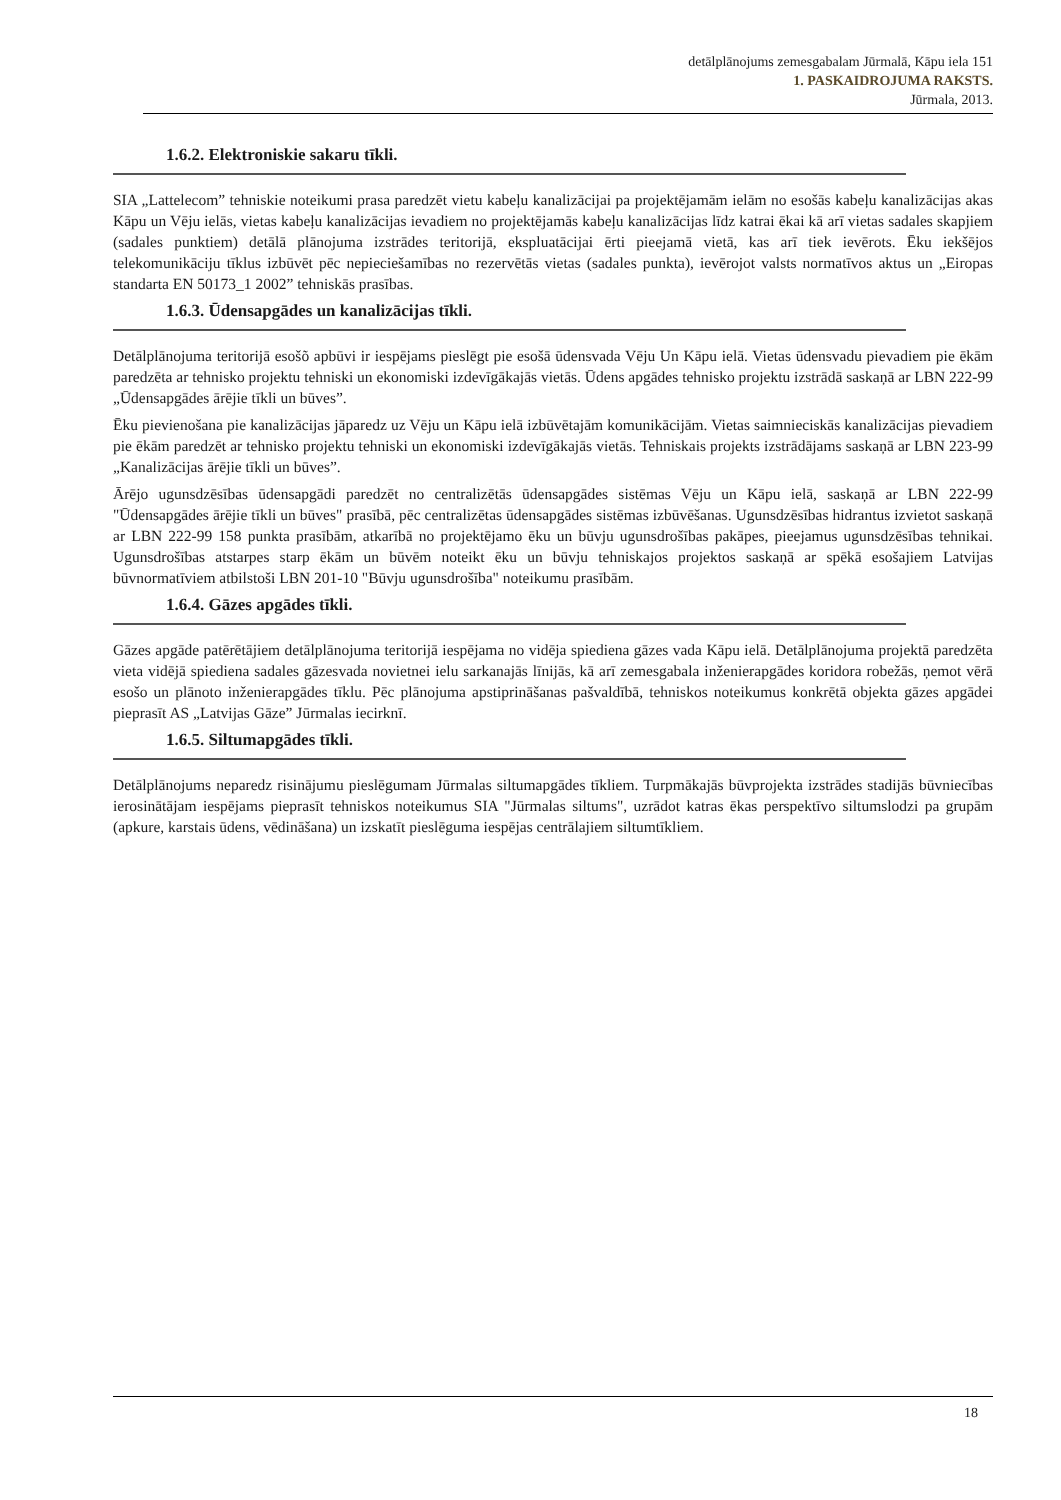detālplānojums zemesgabalam Jūrmalā, Kāpu iela 151
1. PASKAIDROJUMA RAKSTS.
Jūrmala, 2013.
1.6.2. Elektroniskie sakaru tīkli.
SIA „Lattelecom” tehniskie noteikumi prasa paredzēt vietu kabeļu kanalizācijai pa projektējamām ielām no esošās kabeļu kanalizācijas akas Kāpu un Vēju ielās, vietas kabeļu kanalizācijas ievadiem no projektējamās kabeļu kanalizācijas līdz katrai ēkai kā arī vietas sadales skapjiem (sadales punktiem) detālā plānojuma izstrādes teritorijā, ekspluatācijai ērti pieejamā vietā, kas arī tiek ievērots. Ēku iekšējos telekomunikāciju tīklus izbūvēt pēc nepieciešamības no rezervētās vietas (sadales punkta), ievērojot valsts normatīvos aktus un „Eiropas standarta EN 50173_1 2002” tehniskās prasības.
1.6.3. Ūdensapgādes un kanalizācijas tīkli.
Detālplānojuma teritorijā esošõ apbūvi ir iespējams pieslēgt pie esošā ūdensvada Vēju Un Kāpu ielā. Vietas ūdensvadu pievadiem pie ēkām paredzēta ar tehnisko projektu tehniski un ekonomiski izdevīgākajās vietās. Ūdens apgādes tehnisko projektu izstrādā saskaņā ar LBN 222-99 „Ūdensapgādes ārējie tīkli un būves”.
Ēku pievienošana pie kanalizācijas jāparedz uz Vēju un Kāpu ielā izbūvētajām komunikācijām. Vietas saimnieciskās kanalizācijas pievadiem pie ēkām paredzēt ar tehnisko projektu tehniski un ekonomiski izdevīgākajās vietās. Tehniskais projekts izstrādājams saskaņā ar LBN 223-99 „Kanalizācijas ārējie tīkli un būves”.
Ārējo ugunsdzēsības ūdensapgādi paredzēt no centralizētās ūdensapgādes sistēmas Vēju un Kāpu ielā, saskaņā ar LBN 222-99 "Ūdensapgādes ārējie tīkli un būves" prasībā, pēc centralizētas ūdensapgādes sistēmas izbūvēšanas. Ugunsdzēsības hidrantus izvietot saskaņā ar LBN 222-99 158 punkta prasībām, atkarībā no projektējamo ēku un būvju ugunsdrošības pakāpes, pieejamus ugunsdzēsības tehnikai. Ugunsdrošības atstarpes starp ēkām un būvēm noteikt ēku un būvju tehniskajos projektos saskaņā ar spēkā esošajiem Latvijas būvnormatīviem atbilstoši LBN 201-10 "Būvju ugunsdrošība" noteikumu prasībām.
1.6.4. Gāzes apgādes tīkli.
Gāzes apgāde patērētājiem detālplānojuma teritorijā iespējama no vidēja spiediena gāzes vada Kāpu ielā. Detālplānojuma projektā paredzēta vieta vidējā spiediena sadales gāzesvada novietnei ielu sarkanajās līnijās, kā arī zemesgabala inženierapgādes koridora robežās, ņemot vērā esošo un plānoto inženierapgādes tīklu. Pēc plānojuma apstiprināšanas pašvaldībā, tehniskos noteikumus konkrētā objekta gāzes apgādei pieprasīt AS „Latvijas Gāze” Jūrmalas iecirknī.
1.6.5. Siltumapgādes tīkli.
Detālplānojums neparedz risinājumu pieslēgumam Jūrmalas siltumapgādes tīkliem. Turpmākajās būvprojekta izstrādes stadijās būvniecības ierosinātājam iespējams pieprasīt tehniskos noteikumus SIA "Jūrmalas siltums", uzrādot katras ēkas perspektīvo siltumslodzi pa grupām (apkure, karstais ūdens, vēdināšana) un izskatīt pieslēguma iespējas centrālajiem siltumtīkliem.
18